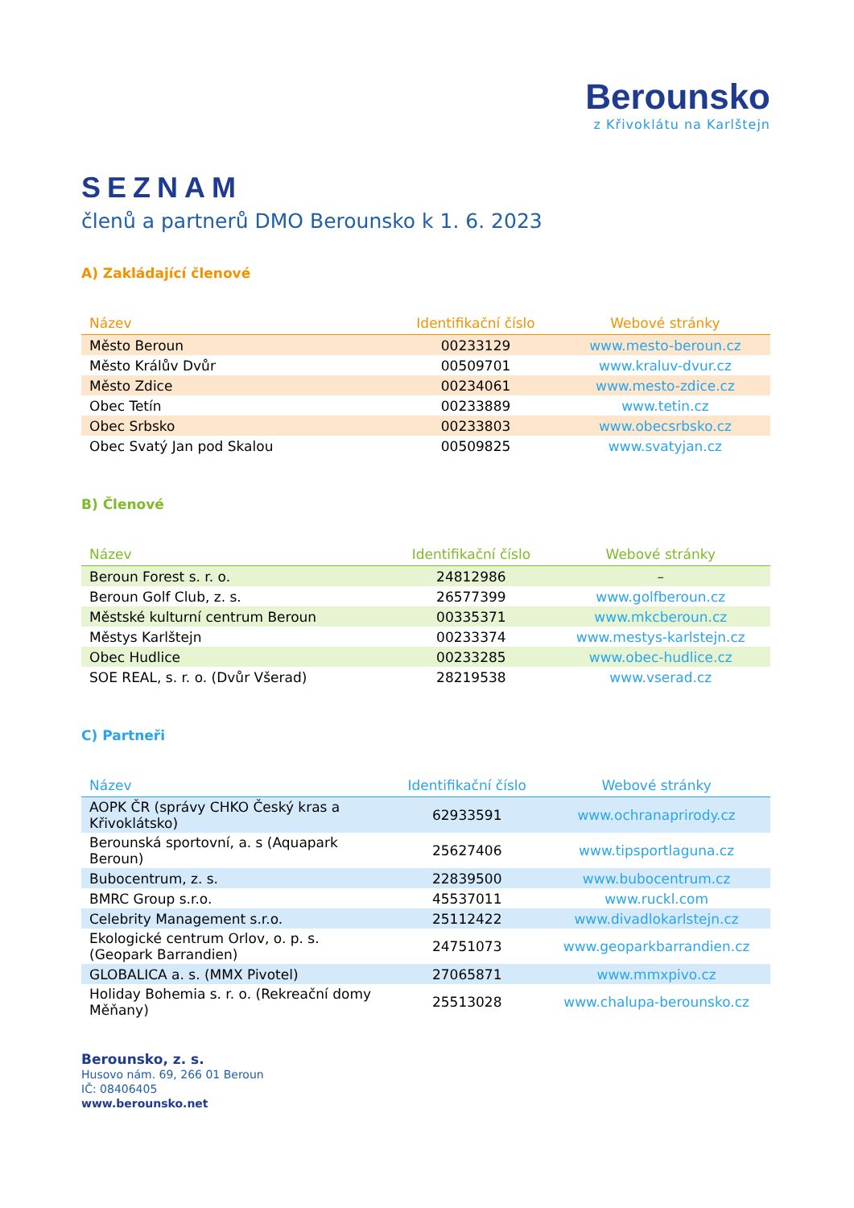Berounsko
z Křivoklátu na Karlštejn
SEZNAM
členů a partnerů DMO Berounsko k 1. 6. 2023
A) Zakládající členové
| Název | Identifikační číslo | Webové stránky |
| --- | --- | --- |
| Město Beroun | 00233129 | www.mesto-beroun.cz |
| Město Králův Dvůr | 00509701 | www.kraluv-dvur.cz |
| Město Zdice | 00234061 | www.mesto-zdice.cz |
| Obec Tetín | 00233889 | www.tetin.cz |
| Obec Srbsko | 00233803 | www.obecsrbsko.cz |
| Obec Svatý Jan pod Skalou | 00509825 | www.svatyjan.cz |
B) Členové
| Název | Identifikační číslo | Webové stránky |
| --- | --- | --- |
| Beroun Forest s. r. o. | 24812986 | – |
| Beroun Golf Club, z. s. | 26577399 | www.golfberoun.cz |
| Městské kulturní centrum Beroun | 00335371 | www.mkcberoun.cz |
| Městys Karlštejn | 00233374 | www.mestys-karlstejn.cz |
| Obec Hudlice | 00233285 | www.obec-hudlice.cz |
| SOE REAL, s. r. o. (Dvůr Všerad) | 28219538 | www.vserad.cz |
C) Partneři
| Název | Identifikační číslo | Webové stránky |
| --- | --- | --- |
| AOPK ČR (správy CHKO Český kras a Křivoklátsko) | 62933591 | www.ochranaprirody.cz |
| Berounská sportovní, a. s (Aquapark Beroun) | 25627406 | www.tipsportlaguna.cz |
| Bubocentrum, z. s. | 22839500 | www.bubocentrum.cz |
| BMRC Group s.r.o. | 45537011 | www.ruckl.com |
| Celebrity Management s.r.o. | 25112422 | www.divadlokarlstejn.cz |
| Ekologické centrum Orlov, o. p. s. (Geopark Barrandien) | 24751073 | www.geoparkbarrandien.cz |
| GLOBALICA a. s. (MMX Pivotel) | 27065871 | www.mmxpivo.cz |
| Holiday Bohemia s. r. o. (Rekreační domy Měňany) | 25513028 | www.chalupa-berounsko.cz |
Berounsko, z. s.
Husovo nám. 69, 266 01 Beroun
IČ: 08406405
www.berounsko.net